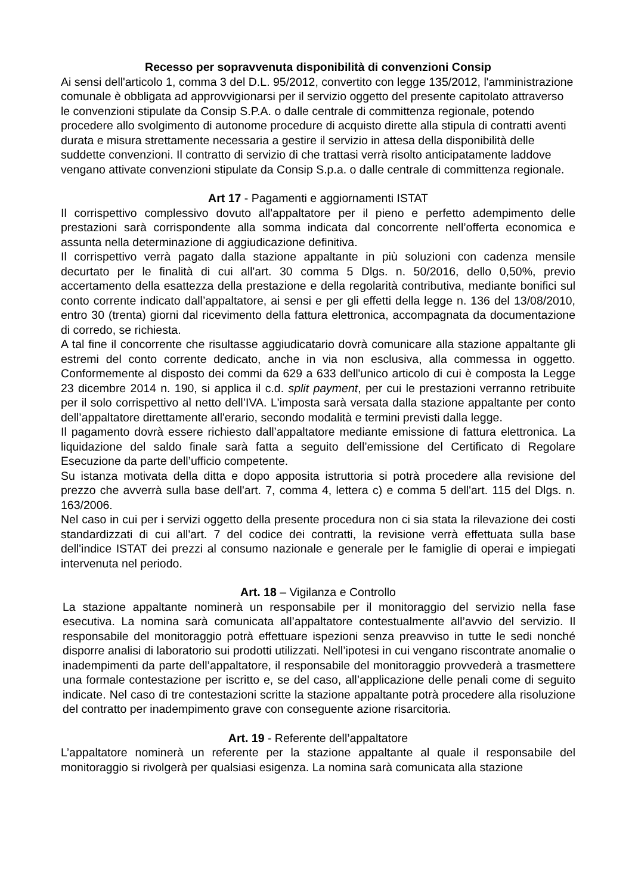Recesso per sopravvenuta disponibilità di convenzioni Consip
Ai sensi dell'articolo 1, comma 3 del D.L. 95/2012, convertito con legge 135/2012, l'amministrazione comunale è obbligata ad approvvigionarsi per il servizio oggetto del presente capitolato attraverso le convenzioni stipulate da Consip S.P.A. o dalle centrale di committenza regionale, potendo procedere allo svolgimento di autonome procedure di acquisto dirette alla stipula di contratti aventi durata e misura strettamente necessaria a gestire il servizio in attesa della disponibilità delle suddette convenzioni. Il contratto di servizio di che trattasi verrà risolto anticipatamente laddove vengano attivate convenzioni stipulate da Consip S.p.a. o dalle centrale di committenza regionale.
Art 17 - Pagamenti e aggiornamenti ISTAT
Il corrispettivo complessivo dovuto all'appaltatore per il pieno e perfetto adempimento delle prestazioni sarà corrispondente alla somma indicata dal concorrente nell’offerta economica e assunta nella determinazione di aggiudicazione definitiva.
Il corrispettivo verrà pagato dalla stazione appaltante in più soluzioni con cadenza mensile decurtato per le finalità di cui all'art. 30 comma 5 Dlgs. n. 50/2016, dello 0,50%, previo accertamento della esattezza della prestazione e della regolarità contributiva, mediante bonifici sul conto corrente indicato dall’appaltatore, ai sensi e per gli effetti della legge n. 136 del 13/08/2010, entro 30 (trenta) giorni dal ricevimento della fattura elettronica, accompagnata da documentazione di corredo, se richiesta.
A tal fine il concorrente che risultasse aggiudicatario dovrà comunicare alla stazione appaltante gli estremi del conto corrente dedicato, anche in via non esclusiva, alla commessa in oggetto. Conformemente al disposto dei commi da 629 a 633 dell'unico articolo di cui è composta la Legge 23 dicembre 2014 n. 190, si applica il c.d. split payment, per cui le prestazioni verranno retribuite per il solo corrispettivo al netto dell’IVA. L'imposta sarà versata dalla stazione appaltante per conto dell’appaltatore direttamente all'erario, secondo modalità e termini previsti dalla legge.
Il pagamento dovrà essere richiesto dall’appaltatore mediante emissione di fattura elettronica. La liquidazione del saldo finale sarà fatta a seguito dell’emissione del Certificato di Regolare Esecuzione da parte dell’ufficio competente.
Su istanza motivata della ditta e dopo apposita istruttoria si potrà procedere alla revisione del prezzo che avverrà sulla base dell'art. 7, comma 4, lettera c) e comma 5 dell'art. 115 del Dlgs. n. 163/2006.
Nel caso in cui per i servizi oggetto della presente procedura non ci sia stata la rilevazione dei costi standardizzati di cui all'art. 7 del codice dei contratti, la revisione verrà effettuata sulla base dell'indice ISTAT dei prezzi al consumo nazionale e generale per le famiglie di operai e impiegati intervenuta nel periodo.
Art. 18 – Vigilanza e Controllo
La stazione appaltante nominerà un responsabile per il monitoraggio del servizio nella fase esecutiva. La nomina sarà comunicata all’appaltatore contestualmente all’avvio del servizio. Il responsabile del monitoraggio potrà effettuare ispezioni senza preavviso in tutte le sedi nonché disporre analisi di laboratorio sui prodotti utilizzati. Nell’ipotesi in cui vengano riscontrate anomalie o inadempimenti da parte dell’appaltatore, il responsabile del monitoraggio provvederà a trasmettere una formale contestazione per iscritto e, se del caso, all’applicazione delle penali come di seguito indicate. Nel caso di tre contestazioni scritte la stazione appaltante potrà procedere alla risoluzione del contratto per inadempimento grave con conseguente azione risarcitoria.
Art. 19 - Referente dell’appaltatore
L’appaltatore nominerà un referente per la stazione appaltante al quale il responsabile del monitoraggio si rivolgerà per qualsiasi esigenza. La nomina sarà comunicata alla stazione